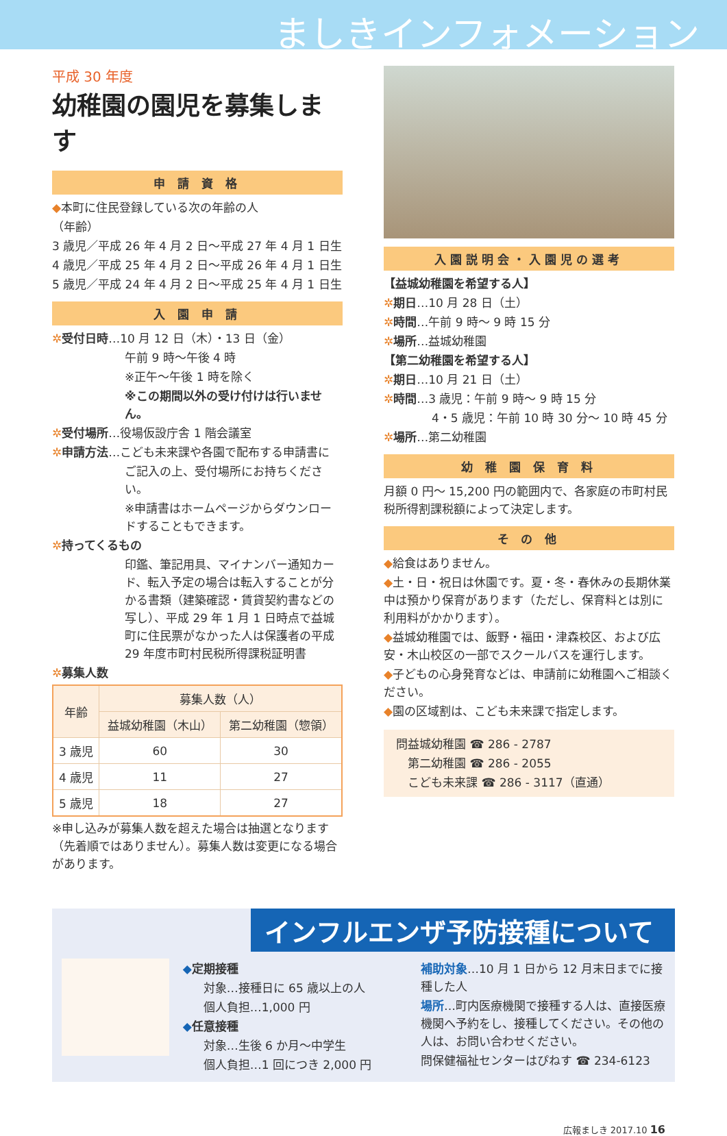ましきインフォメーション
平成 30 年度
幼稚園の園児を募集します
申 請 資 格
◆本町に住民登録している次の年齢の人
（年齢）
3 歳児／平成 26 年 4 月 2 日〜平成 27 年 4 月 1 日生
4 歳児／平成 25 年 4 月 2 日〜平成 26 年 4 月 1 日生
5 歳児／平成 24 年 4 月 2 日〜平成 25 年 4 月 1 日生
入 園 申 請
✲受付日時…10 月 12 日（木）・13 日（金）
午前 9 時〜午後 4 時
※正午〜午後 1 時を除く
※この期間以外の受け付けは行いません。
✲受付場所…役場仮設庁舎 1 階会議室
✲申請方法…こども未来課や各園で配布する申請書に
ご記入の上、受付場所にお持ちください。
※申請書はホームページからダウンロードすることもできます。
✲持ってくるもの
印鑑、筆記用具、マイナンバー通知カード、転入予定の場合は転入することが分かる書類（建築確認・賃貸契約書などの写し）、平成 29 年 1 月 1 日時点で益城町に住民票がなかった人は保護者の平成 29 年度市町村民税所得課税証明書
✲募集人数
| 年齢 | 募集人数（人） | |
| --- | --- | --- |
| | 益城幼稚園（木山） | 第二幼稚園（惣領） |
| 3 歳児 | 60 | 30 |
| 4 歳児 | 11 | 27 |
| 5 歳児 | 18 | 27 |
※申し込みが募集人数を超えた場合は抽選となります（先着順ではありません）。募集人数は変更になる場合があります。
入園説明会・入園児の選考
【益城幼稚園を希望する人】
✲期日…10 月 28 日（土）
✲時間…午前 9 時〜 9 時 15 分
✲場所…益城幼稚園
【第二幼稚園を希望する人】
✲期日…10 月 21 日（土）
✲時間…3 歳児：午前 9 時〜 9 時 15 分
4・5 歳児：午前 10 時 30 分〜 10 時 45 分
✲場所…第二幼稚園
幼 稚 園 保 育 料
月額 0 円〜 15,200 円の範囲内で、各家庭の市町村民税所得割課税額によって決定します。
そ の 他
◆給食はありません。
◆土・日・祝日は休園です。夏・冬・春休みの長期休業中は預かり保育があります（ただし、保育料とは別に利用料がかかります）。
◆益城幼稚園では、飯野・福田・津森校区、および広安・木山校区の一部でスクールバスを運行します。
◆子どもの心身発育などは、申請前に幼稚園へご相談ください。
◆園の区域割は、こども未来課で指定します。
問益城幼稚園 ☎ 286 - 2787
　第二幼稚園 ☎ 286 - 2055
　こども未来課 ☎ 286 - 3117（直通）
インフルエンザ予防接種について
◆定期接種
対象…接種日に 65 歳以上の人
個人負担…1,000 円
◆任意接種
対象…生後 6 か月〜中学生
個人負担…1 回につき 2,000 円
補助対象…10 月 1 日から 12 月末日までに接種した人
場所…町内医療機関で接種する人は、直接医療機関へ予約をし、接種してください。その他の人は、お問い合わせください。
問保健福祉センターはぴねす ☎ 234-6123
広報ましき 2017.10 16